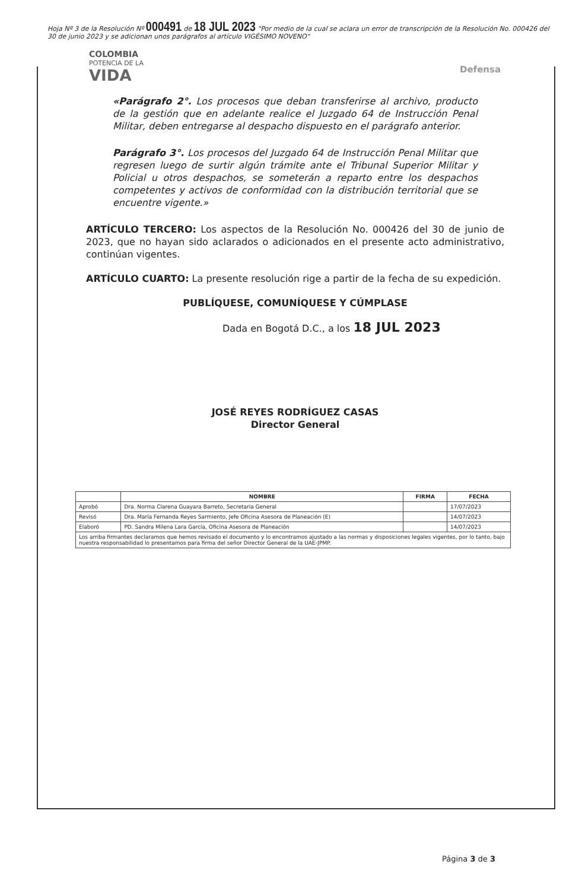Hoja Nº 3 de la Resolución Nº 000491 de 18 JUL 2023 "Por medio de la cual se aclara un error de transcripción de la Resolución No. 000426 del 30 de junio 2023 y se adicionan unos parágrafos al artículo VIGÉSIMO NOVENO"
COLOMBIA
POTENCIA DE LA
VIDA
Defensa
«Parágrafo 2°. Los procesos que deban transferirse al archivo, producto de la gestión que en adelante realice el Juzgado 64 de Instrucción Penal Militar, deben entregarse al despacho dispuesto en el parágrafo anterior.
Parágrafo 3°. Los procesos del Juzgado 64 de Instrucción Penal Militar que regresen luego de surtir algún trámite ante el Tribunal Superior Militar y Policial u otros despachos, se someterán a reparto entre los despachos competentes y activos de conformidad con la distribución territorial que se encuentre vigente.»
ARTÍCULO TERCERO: Los aspectos de la Resolución No. 000426 del 30 de junio de 2023, que no hayan sido aclarados o adicionados en el presente acto administrativo, continúan vigentes.
ARTÍCULO CUARTO: La presente resolución rige a partir de la fecha de su expedición.
PUBLÍQUESE, COMUNÍQUESE Y CÚMPLASE
Dada en Bogotá D.C., a los 18 JUL 2023
JOSÉ REYES RODRÍGUEZ CASAS
Director General
| | NOMBRE | FIRMA | FECHA |
| --- | --- | --- | --- |
| Aprobó | Dra. Norma Clarena Guayara Barreto, Secretaria General | | 17/07/2023 |
| Revisó | Dra. María Fernanda Reyes Sarmiento, Jefe Oficina Asesora de Planeación (E) | | 14/07/2023 |
| Elaboró | PD. Sandra Milena Lara García, Oficina Asesora de Planeación | | 14/07/2023 |
| Los arriba firmantes declaramos que hemos revisado el documento y lo encontramos ajustado a las normas y disposiciones legales vigentes, por lo tanto, bajo nuestra responsabilidad lo presentamos para firma del señor Director General de la UAE-JPMP. | | | |
Página 3 de 3